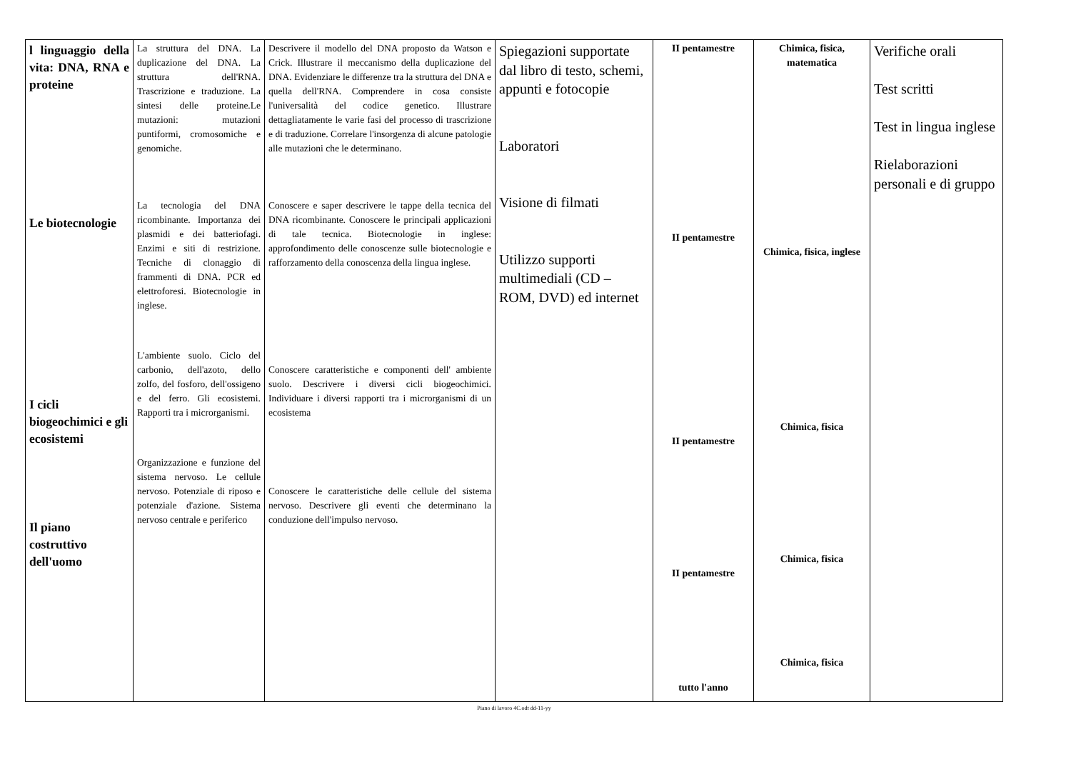| l linguaggio della vita: DNA, RNA e proteine Le biotecnologie I cicli biogeochimici e gli ecosistemi Il piano costruttivo dell'uomo | La struttura del DNA. La duplicazione del DNA. La struttura dell'RNA. Trascrizione e traduzione. La sintesi delle proteine.Le mutazioni: mutazioni puntiformi, cromosomiche e genomiche. La tecnologia del DNA ricombinante. Importanza dei plasmidi e dei batteriofagi. Enzimi e siti di restrizione. Tecniche di clonaggio di frammenti di DNA. PCR ed elettroforesi. Biotecnologie in inglese. L'ambiente suolo. Ciclo del carbonio, dell'azoto, dello zolfo, del fosforo, dell'ossigeno e del ferro. Gli ecosistemi. Rapporti tra i microrganismi. Organizzazione e funzione del sistema nervoso. Le cellule nervoso. Potenziale di riposo e potenziale d'azione. Sistema nervoso centrale e periferico | Descrivere il modello del DNA proposto da Watson e Crick. Illustrare il meccanismo della duplicazione del DNA. Evidenziare le differenze tra la struttura del DNA e quella dell'RNA. Comprendere in cosa consiste l'universalità del codice genetico. Illustrare dettagliatamente le varie fasi del processo di trascrizione e di traduzione. Correlare l'insorgenza di alcune patologie alle mutazioni che le determinano. Conoscere e saper descrivere le tappe della tecnica del DNA ricombinante. Conoscere le principali applicazioni di tale tecnica. Biotecnologie in inglese: approfondimento delle conoscenze sulle biotecnologie e rafforzamento della conoscenza della lingua inglese. Conoscere caratteristiche e componenti dell' ambiente suolo. Descrivere i diversi cicli biogeochimici. Individuare i diversi rapporti tra i microrganismi di un ecosistema Conoscere le caratteristiche delle cellule del sistema nervoso. Descrivere gli eventi che determinano la conduzione dell'impulso nervoso. | Spiegazioni supportate dal libro di testo, schemi, appunti e fotocopie Laboratori Visione di filmati Utilizzo supporti multimediali (CD – ROM, DVD) ed internet | II pentamestre II pentamestre II pentamestre II pentamestre tutto l'anno | Chimica, fisica, matematica Chimica, fisica, inglese Chimica, fisica Chimica, fisica Chimica, fisica | Verifiche orali Test scritti Test in lingua inglese Rielaborazioni personali e di gruppo |
Piano di lavoro 4C.odt dd-11-yy